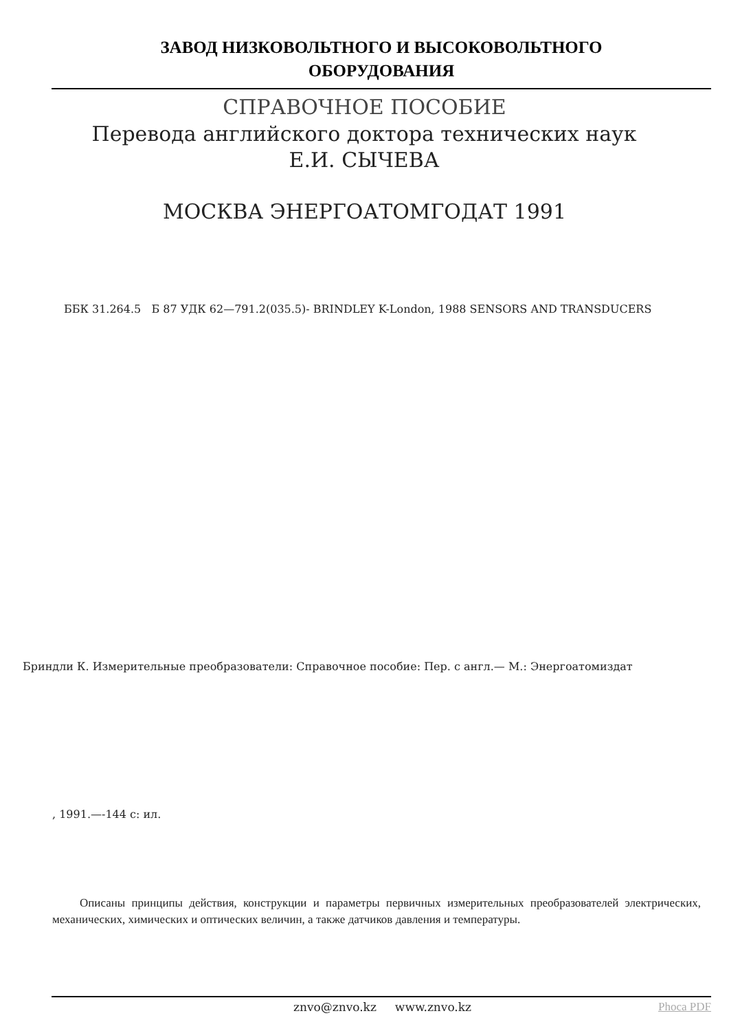ЗАВОД НИЗКОВОЛЬТНОГО И ВЫСОКОВОЛЬТНОГО
ОБОРУДОВАНИЯ
СПРАВОЧНОЕ ПОСОБИЕ
Перевода английского доктора технических наук Е.И. СЫЧЕВА
МОСКВА ЭНЕРГОАТОМГОДАТ 1991
ББК 31.264.5 Б 87 УДК 62—791.2(035.5)- BRINDLEY K-London, 1988 SENSORS AND TRANSDUCERS
Бриндли К. Измерительные преобразователи: Справочное пособие: Пер. с англ.— М.: Энергоатомиздат
, 1991.—-144 с: ил.
Описаны принципы действия, конструкции и параметры первичных измерительных преобразователей электрических, механических, химических и оптических величин, а также датчиков давления и температуры.
znvo@znvo.kz www.znvo.kz Phoca PDF